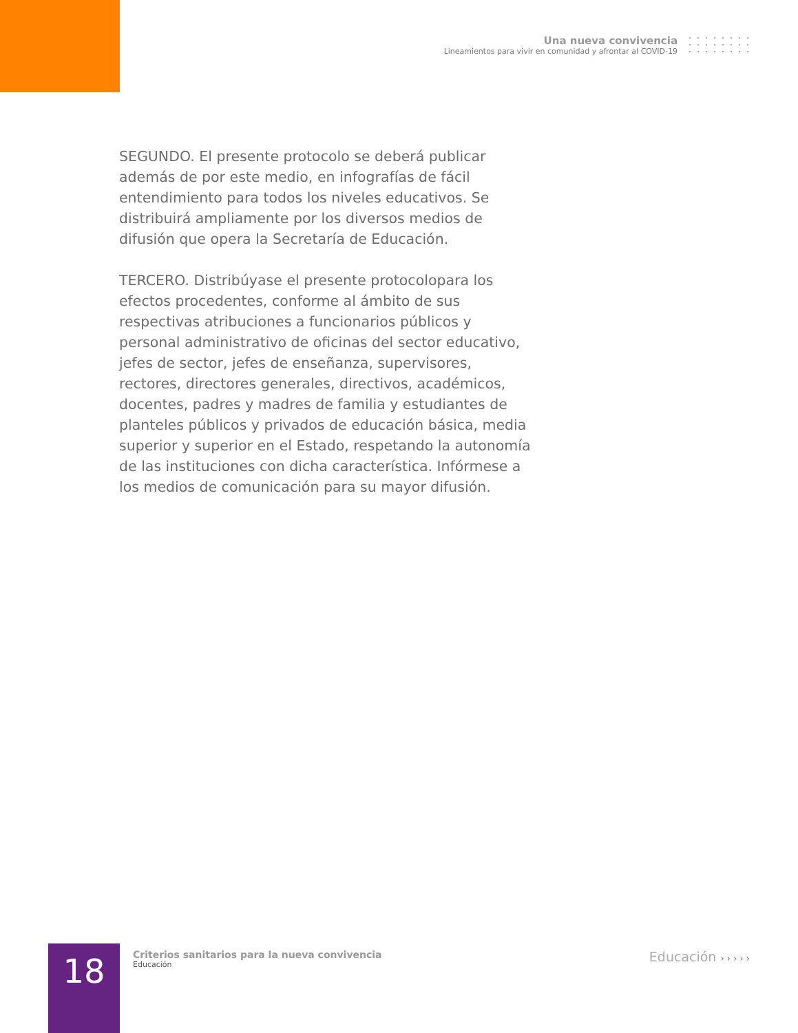Una nueva convivencia
Lineamientos para vivir en comunidad y afrontar al COVID-19
SEGUNDO. El presente protocolo se deberá publicar además de por este medio, en infografías de fácil entendimiento para todos los niveles educativos. Se distribuirá ampliamente por los diversos medios de difusión que opera la Secretaría de Educación.
TERCERO. Distribúyase el presente protocolopara los efectos procedentes, conforme al ámbito de sus respectivas atribuciones a funcionarios públicos y personal administrativo de oficinas del sector educativo, jefes de sector, jefes de enseñanza, supervisores, rectores, directores generales, directivos, académicos, docentes, padres y madres de familia y estudiantes de planteles públicos y privados de educación básica, media superior y superior en el Estado, respetando la autonomía de las instituciones con dicha característica. Infórmese a los medios de comunicación para su mayor difusión.
18
Criterios sanitarios para la nueva convivencia
Educación
Educación › › › › ›